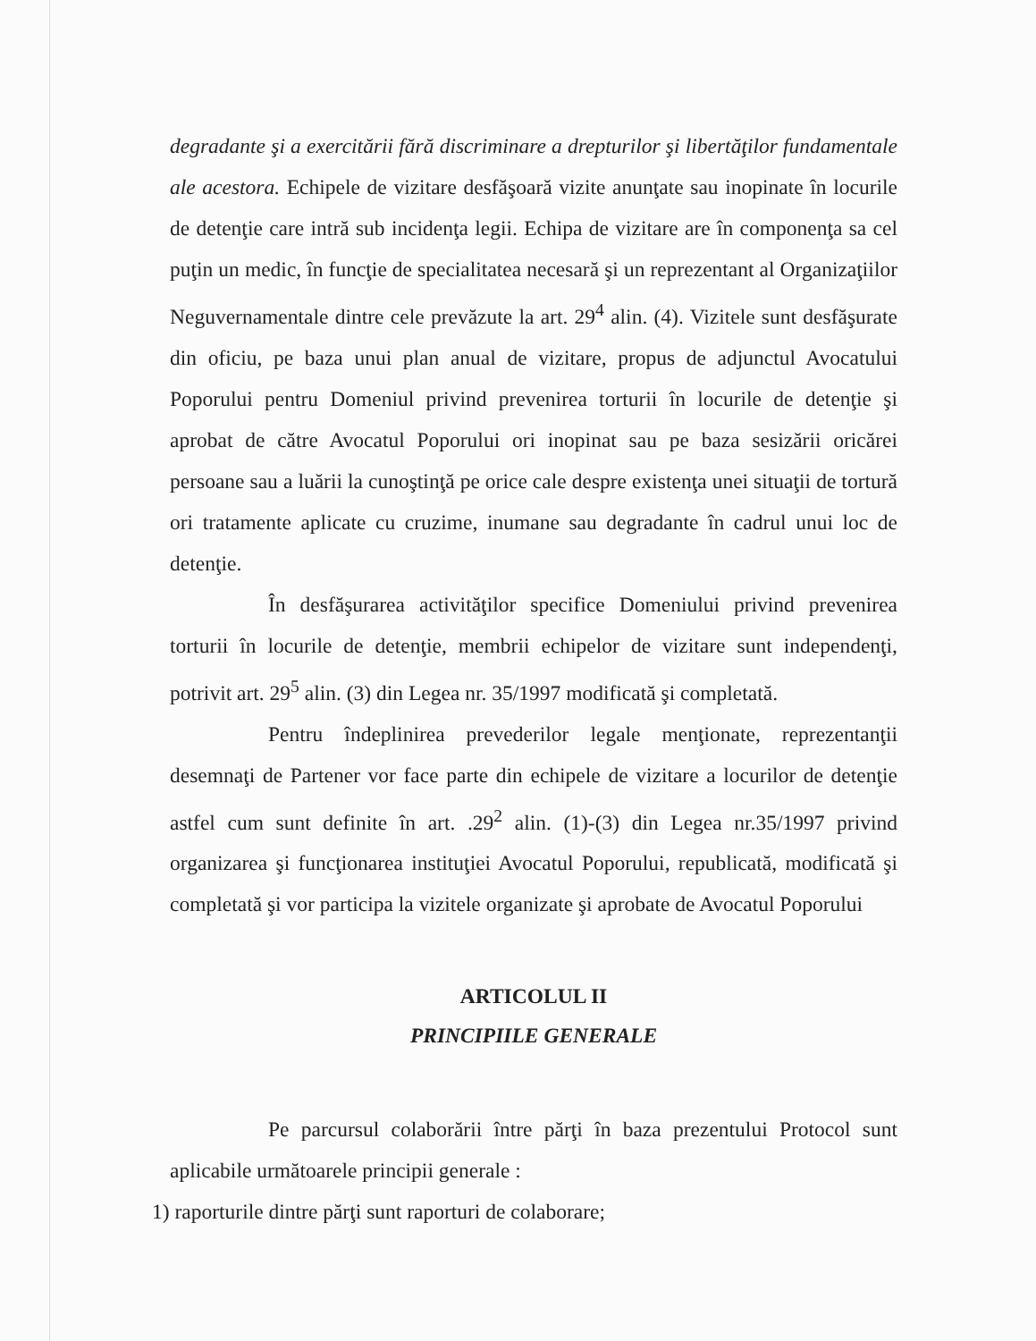degradante şi a exercitării fără discriminare a drepturilor şi libertăţilor fundamentale ale acestora. Echipele de vizitare desfăşoară vizite anunţate sau inopinate în locurile de detenţie care intră sub incidenţa legii. Echipa de vizitare are în componenţa sa cel puţin un medic, în funcţie de specialitatea necesară şi un reprezentant al Organizaţiilor Neguvernamentale dintre cele prevăzute la art. 29<sup>4</sup> alin. (4). Vizitele sunt desfăşurate din oficiu, pe baza unui plan anual de vizitare, propus de adjunctul Avocatului Poporului pentru Domeniul privind prevenirea torturii în locurile de detenţie şi aprobat de către Avocatul Poporului ori inopinat sau pe baza sesizării oricărei persoane sau a luării la cunoştinţă pe orice cale despre existenţa unei situaţii de tortură ori tratamente aplicate cu cruzime, inumane sau degradante în cadrul unui loc de detenţie.
În desfăşurarea activităţilor specifice Domeniului privind prevenirea torturii în locurile de detenţie, membrii echipelor de vizitare sunt independenţi, potrivit art. 29<sup>5</sup> alin. (3) din Legea nr. 35/1997 modificată şi completată.
Pentru îndeplinirea prevederilor legale menţionate, reprezentanţii desemnaţi de Partener vor face parte din echipele de vizitare a locurilor de detenţie astfel cum sunt definite în art. .29<sup>2</sup> alin. (1)-(3) din Legea nr.35/1997 privind organizarea şi funcţionarea instituţiei Avocatul Poporului, republicată, modificată şi completată şi vor participa la vizitele organizate şi aprobate de Avocatul Poporului
ARTICOLUL II
PRINCIPIILE GENERALE
Pe parcursul colaborării între părţi în baza prezentului Protocol sunt aplicabile următoarele principii generale :
1) raporturile dintre părţi sunt raporturi de colaborare;